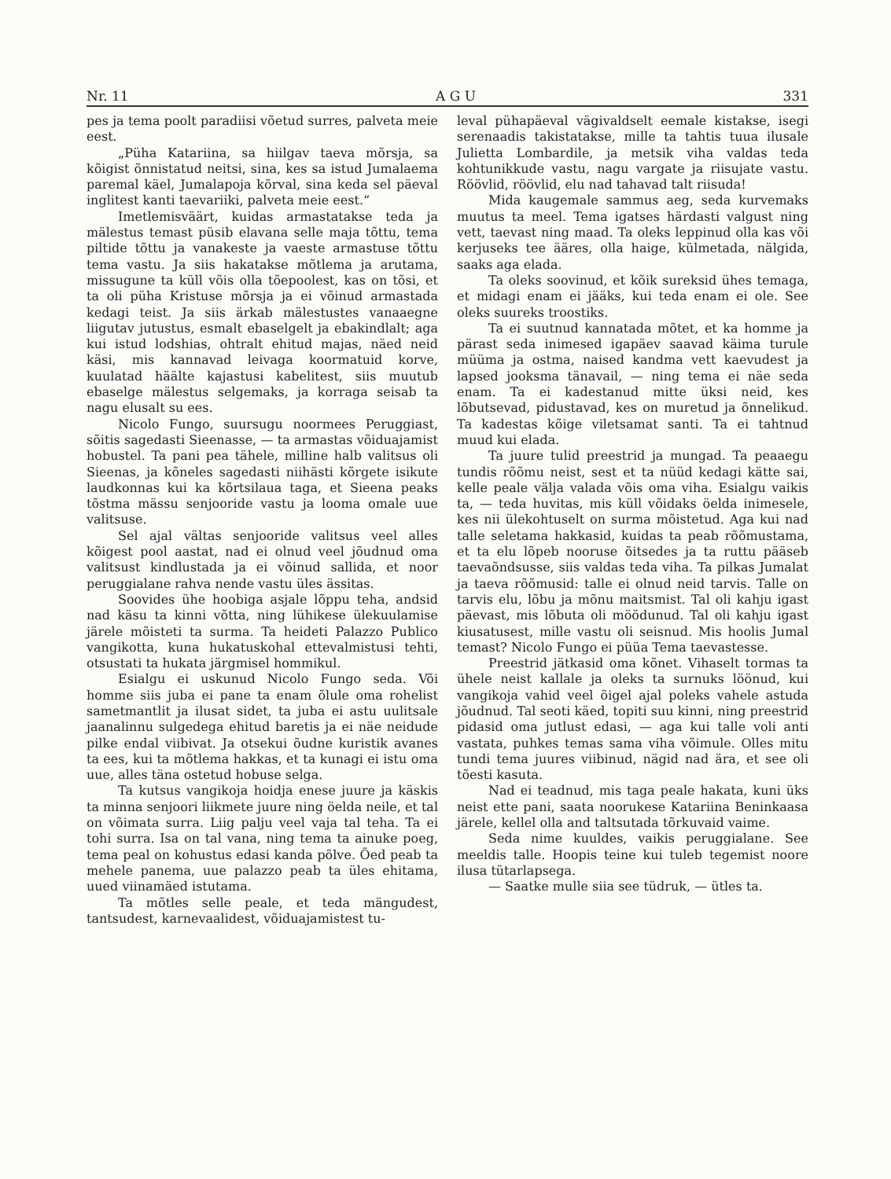Nr. 11 A G U 331
pes ja tema poolt paradiisi võetud surres, palveta meie eest.
„Püha Katariina, sa hiilgav taeva mõrsja, sa kõigist õnnistatud neitsi, sina, kes sa istud Jumalaema paremal käel, Jumalapoja kõrval, sina keda sel päeval inglitest kanti taevariiki, palveta meie eest.“
Imetlemisväärt, kuidas armastatakse teda ja mälestus temast püsib elavana selle maja tõttu, tema piltide tõttu ja vanakeste ja vaeste armastuse tõttu tema vastu. Ja siis hakatakse mõtlema ja arutama, missugune ta küll võis olla tõepoolest, kas on tõsi, et ta oli püha Kristuse mõrsja ja ei võinud armastada kedagi teist. Ja siis ärkab mälestustes vanaaegne liigutav jutustus, esmalt ebaselgelt ja ebakindlalt; aga kui istud lodshias, ohtralt ehitud majas, näed neid käsi, mis kannavad leivaga koormatuid korve, kuulatad häälte kajastusi kabelitest, siis muutub ebaselge mälestus selgemaks, ja korraga seisab ta nagu elusalt su ees.
Nicolo Fungo, suursugu noormees Peruggiast, sõitis sagedasti Sieenasse, — ta armastas võiduajamist hobustel. Ta pani pea tähele, milline halb valitsus oli Sieenas, ja kõneles sagedasti niihästi kõrgete isikute laudkonnas kui ka kõrtsilaua taga, et Sieena peaks tõstma mässu senjooride vastu ja looma omale uue valitsuse.
Sel ajal vältas senjooride valitsus veel alles kõigest pool aastat, nad ei olnud veel jõudnud oma valitsust kindlustada ja ei võinud sallida, et noor peruggialane rahva nende vastu üles ässitas.
Soovides ühe hoobiga asjale lõppu teha, andsid nad käsu ta kinni võtta, ning lühikese ülekuulamise järele mõisteti ta surma. Ta heideti Palazzo Publico vangikotta, kuna hukatuskohal ettevalmistusi tehti, otsustati ta hukata järgmisel hommikul.
Esialgu ei uskunud Nicolo Fungo seda. Või homme siis juba ei pane ta enam õlule oma rohelist sametmantlit ja ilusat sidet, ta juba ei astu uulitsale jaanalinnu sulgedega ehitud baretis ja ei näe neidude pilke endal viibivat. Ja otsekui õudne kuristik avanes ta ees, kui ta mõtlema hakkas, et ta kunagi ei istu oma uue, alles täna ostetud hobuse selga.
Ta kutsus vangikoja hoidja enese juure ja käskis ta minna senjoori liikmete juure ning öelda neile, et tal on võimata surra. Liig palju veel vaja tal teha. Ta ei tohi surra. Isa on tal vana, ning tema ta ainuke poeg, tema peal on kohustus edasi kanda põlve. Õed peab ta mehele panema, uue palazzo peab ta üles ehitama, uued viinamäed istutama.
Ta mõtles selle peale, et teda mängudest, tantsudest, karnevaalidest, võiduajamistest tu-
leval pühapäeval vägivaldselt eemale kistakse, isegi serenaadis takistatakse, mille ta tahtis tuua ilusale Julietta Lombardile, ja metsik viha valdas teda kohtunikkude vastu, nagu vargate ja riisujate vastu. Röövlid, röövlid, elu nad tahavad talt riisuda!
Mida kaugemale sammus aeg, seda kurvemaks muutus ta meel. Tema igatses härdasti valgust ning vett, taevast ning maad. Ta oleks leppinud olla kas või kerjuseks tee ääres, olla haige, külmetada, nälgida, saaks aga elada.
Ta oleks soovinud, et kõik sureksid ühes temaga, et midagi enam ei jääks, kui teda enam ei ole. See oleks suureks troostiks.
Ta ei suutnud kannatada mõtet, et ka homme ja pärast seda inimesed igapäev saavad käima turule müüma ja ostma, naised kandma vett kaevudest ja lapsed jooksma tänavail, — ning tema ei näe seda enam. Ta ei kadestanud mitte üksi neid, kes lõbutsevad, pidustavad, kes on muretud ja õnnelikud. Ta kadestas kõige viletsamat santi. Ta ei tahtnud muud kui elada.
Ta juure tulid preestrid ja mungad. Ta peaaegu tundis rõõmu neist, sest et ta nüüd kedagi kätte sai, kelle peale välja valada võis oma viha. Esialgu vaikis ta, — teda huvitas, mis küll võidaks öelda inimesele, kes nii ülekohtuselt on surma mõistetud. Aga kui nad talle seletama hakkasid, kuidas ta peab rõõmustama, et ta elu lõpeb nooruse õitsedes ja ta ruttu pääseb taevaõndsusse, siis valdas teda viha. Ta pilkas Jumalat ja taeva rõõmusid: talle ei olnud neid tarvis. Talle on tarvis elu, lõbu ja mõnu maitsmist. Tal oli kahju igast päevast, mis lõbuta oli möödunud. Tal oli kahju igast kiusatusest, mille vastu oli seisnud. Mis hoolis Jumal temast? Nicolo Fungo ei püüa Tema taevastesse.
Preestrid jätkasid oma kõnet. Vihaselt tormas ta ühele neist kallale ja oleks ta surnuks löönud, kui vangikoja vahid veel õigel ajal poleks vahele astuda jõudnud. Tal seoti käed, topiti suu kinni, ning preestrid pidasid oma jutlust edasi, — aga kui talle voli anti vastata, puhkes temas sama viha võimule. Olles mitu tundi tema juures viibinud, nägid nad ära, et see oli tõesti kasuta.
Nad ei teadnud, mis taga peale hakata, kuni üks neist ette pani, saata noorukese Katariina Beninkaasa järele, kellel olla and taltsutada tõrkuvaid vaime.
Seda nime kuuldes, vaikis peruggialane. See meeldis talle. Hoopis teine kui tuleb tegemist noore ilusa tütarlapsega.
— Saatke mulle siia see tüdruk, — ütles ta.